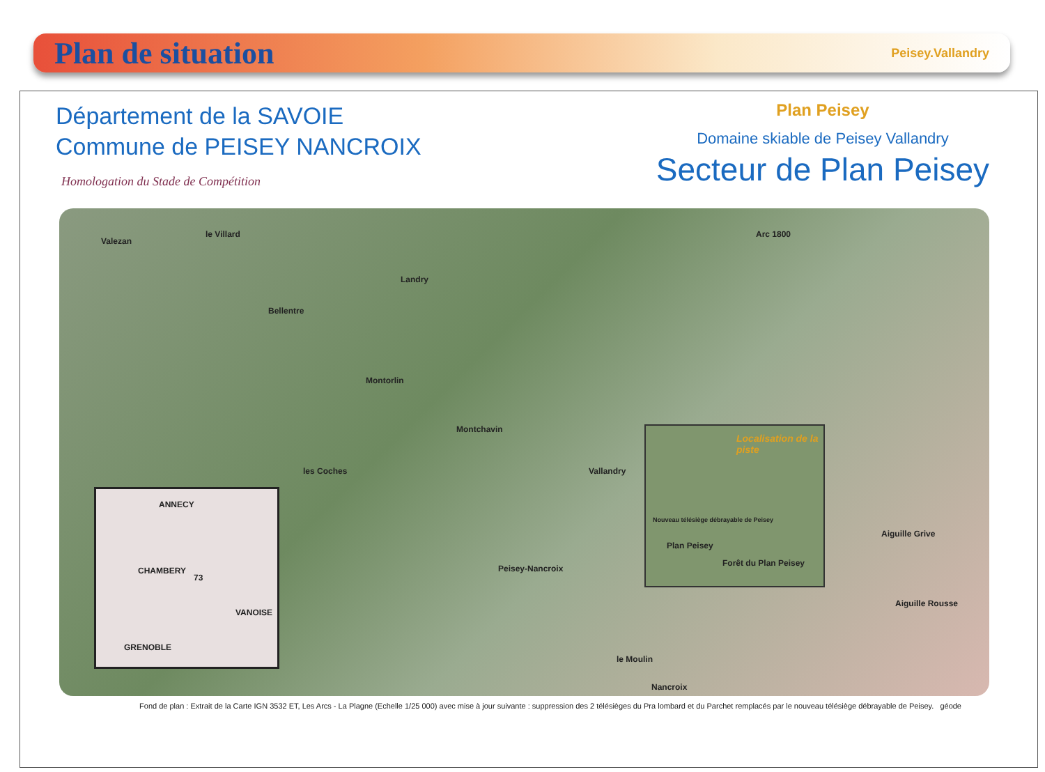Plan de situation
Peisey.Vallandry
Département de la SAVOIE
Commune de PEISEY NANCROIX
Homologation du Stade de Compétition
Plan Peisey
Domaine skiable de Peisey Vallandry
Secteur de Plan Peisey
Valezan
le Villard
Bellentre
Landry
Arc 1800
Montorlin
Montchavin
les Coches Vallandry
Peisey-Nancroix
Aiguille Grive
Aiguille Rousse
le Moulin
Nancroix
ANNECY
CHAMBERY
73
VANOISE
GRENOBLE
Localisation de la piste
Nouveau télésiège débrayable de Peisey
Plan Peisey
Forêt du Plan Peisey
Fond de plan : Extrait de la Carte IGN 3532 ET, Les Arcs - La Plagne (Echelle 1/25 000) avec mise à jour suivante : suppression des 2 télésièges du Pra lombard et du Parchet remplacés par le nouveau télésiège débrayable de Peisey. géode